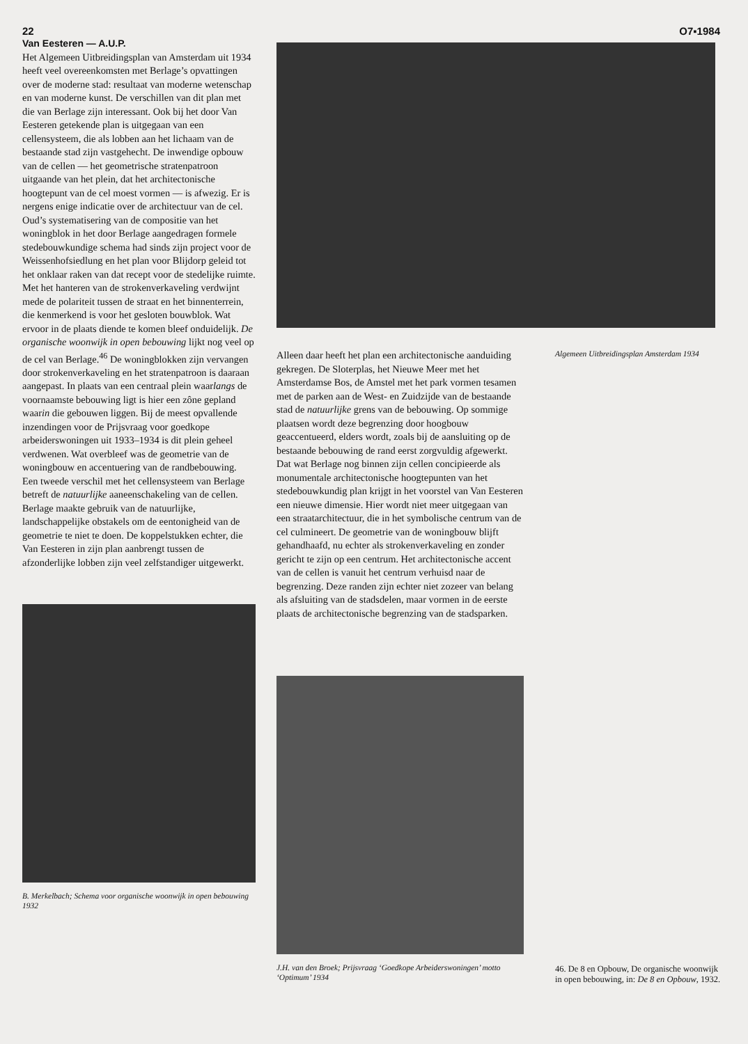22 O7▪1984
Van Eesteren — A.U.P.
Het Algemeen Uitbreidingsplan van Amsterdam uit 1934 heeft veel overeenkomsten met Berlage’s opvattingen over de moderne stad: resultaat van moderne wetenschap en van moderne kunst. De verschillen van dit plan met die van Berlage zijn interessant. Ook bij het door Van Eesteren getekende plan is uitgegaan van een cellensysteem, die als lobben aan het lichaam van de bestaande stad zijn vastgehecht. De inwendige opbouw van de cellen — het geometrische stratenpatroon uitgaande van het plein, dat het architectonische hoogtepunt van de cel moest vormen — is afwezig. Er is nergens enige indicatie over de architectuur van de cel. Oud’s systematisering van de compositie van het woningblok in het door Berlage aangedragen formele stedebouwkundige schema had sinds zijn project voor de Weissenhofsiedlung en het plan voor Blijdorp geleid tot het onklaar raken van dat recept voor de stedelijke ruimte.
Met het hanteren van de strokenverkaveling verdwijnt mede de polariteit tussen de straat en het binnenterrein, die kenmerkend is voor het gesloten bouwblok. Wat ervoor in de plaats diende te komen bleef onduidelijk. De organische woonwijk in open bebouwing lijkt nog veel op de cel van Berlage.<sup>46</sup> De woningblokken zijn vervangen door strokenverkaveling en het stratenpatroon is daaraan aangepast. In plaats van een centraal plein waarlangs de voornaamste bebouwing ligt is hier een zône gepland waarin die gebouwen liggen. Bij de meest opvallende inzendingen voor de Prijsvraag voor goedkope arbeiderswoningen uit 1933–1934 is dit plein geheel verdwenen. Wat overbleef was de geometrie van de woningbouw en accentuering van de randbebouwing.
Een tweede verschil met het cellensysteem van Berlage betreft de natuurlijke aaneenschakeling van de cellen. Berlage maakte gebruik van de natuurlijke, landschappelijke obstakels om de eentonigheid van de geometrie te niet te doen. De koppelstukken echter, die Van Eesteren in zijn plan aanbrengt tussen de afzonderlijke lobben zijn veel zelfstandiger uitgewerkt.
B. Merkelbach; Schema voor organische woonwijk in open bebouwing 1932
Alleen daar heeft het plan een architectonische aanduiding gekregen. De Sloterplas, het Nieuwe Meer met het Amsterdamse Bos, de Amstel met het park vormen tesamen met de parken aan de West- en Zuidzijde van de bestaande stad de natuurlijke grens van de bebouwing. Op sommige plaatsen wordt deze begrenzing door hoogbouw geaccentueerd, elders wordt, zoals bij de aansluiting op de bestaande bebouwing de rand eerst zorgvuldig afgewerkt. Dat wat Berlage nog binnen zijn cellen concipieerde als monumentale architectonische hoogtepunten van het stedebouwkundig plan krijgt in het voorstel van Van Eesteren een nieuwe dimensie. Hier wordt niet meer uitgegaan van een straatarchitectuur, die in het symbolische centrum van de cel culmineert. De geometrie van de woningbouw blijft gehandhaafd, nu echter als strokenverkaveling en zonder gericht te zijn op een centrum. Het architectonische accent van de cellen is vanuit het centrum verhuisd naar de begrenzing. Deze randen zijn echter niet zozeer van belang als afsluiting van de stadsdelen, maar vormen in de eerste plaats de architectonische begrenzing van de stadsparken.
J.H. van den Broek; Prijsvraag ‘Goedkope Arbeiderswoningen’ motto ‘Optimum’ 1934
Algemeen Uitbreidingsplan Amsterdam 1934
46. De 8 en Opbouw, De organische woonwijk in open bebouwing, in: De 8 en Opbouw, 1932.